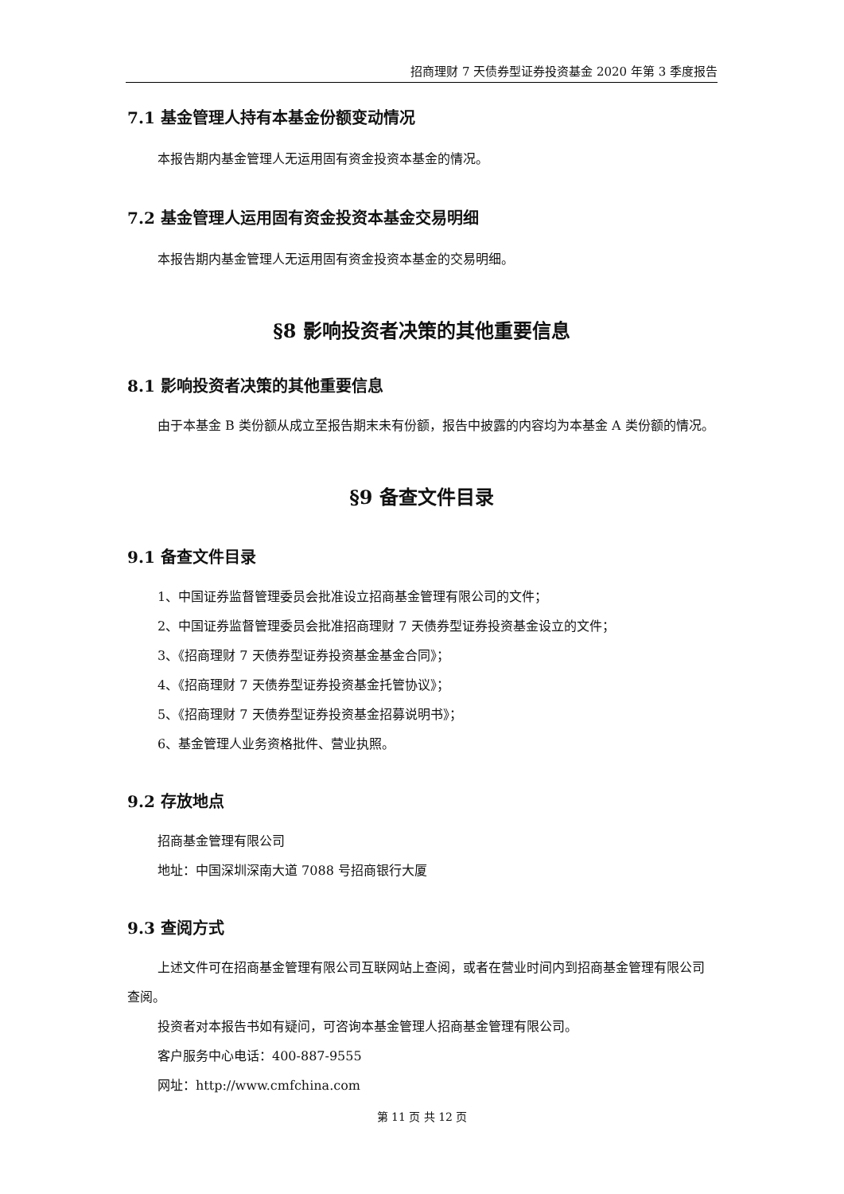招商理财 7 天债券型证券投资基金 2020 年第 3 季度报告
7.1 基金管理人持有本基金份额变动情况
本报告期内基金管理人无运用固有资金投资本基金的情况。
7.2 基金管理人运用固有资金投资本基金交易明细
本报告期内基金管理人无运用固有资金投资本基金的交易明细。
§8 影响投资者决策的其他重要信息
8.1 影响投资者决策的其他重要信息
由于本基金 B 类份额从成立至报告期末未有份额，报告中披露的内容均为本基金 A 类份额的情况。
§9 备查文件目录
9.1 备查文件目录
1、中国证券监督管理委员会批准设立招商基金管理有限公司的文件；
2、中国证券监督管理委员会批准招商理财 7 天债券型证券投资基金设立的文件；
3、《招商理财 7 天债券型证券投资基金基金合同》；
4、《招商理财 7 天债券型证券投资基金托管协议》；
5、《招商理财 7 天债券型证券投资基金招募说明书》；
6、基金管理人业务资格批件、营业执照。
9.2 存放地点
招商基金管理有限公司
地址：中国深圳深南大道 7088 号招商银行大厦
9.3 查阅方式
上述文件可在招商基金管理有限公司互联网站上查阅，或者在营业时间内到招商基金管理有限公司查阅。
投资者对本报告书如有疑问，可咨询本基金管理人招商基金管理有限公司。
客户服务中心电话：400-887-9555
网址：http://www.cmfchina.com
第 11 页 共 12 页